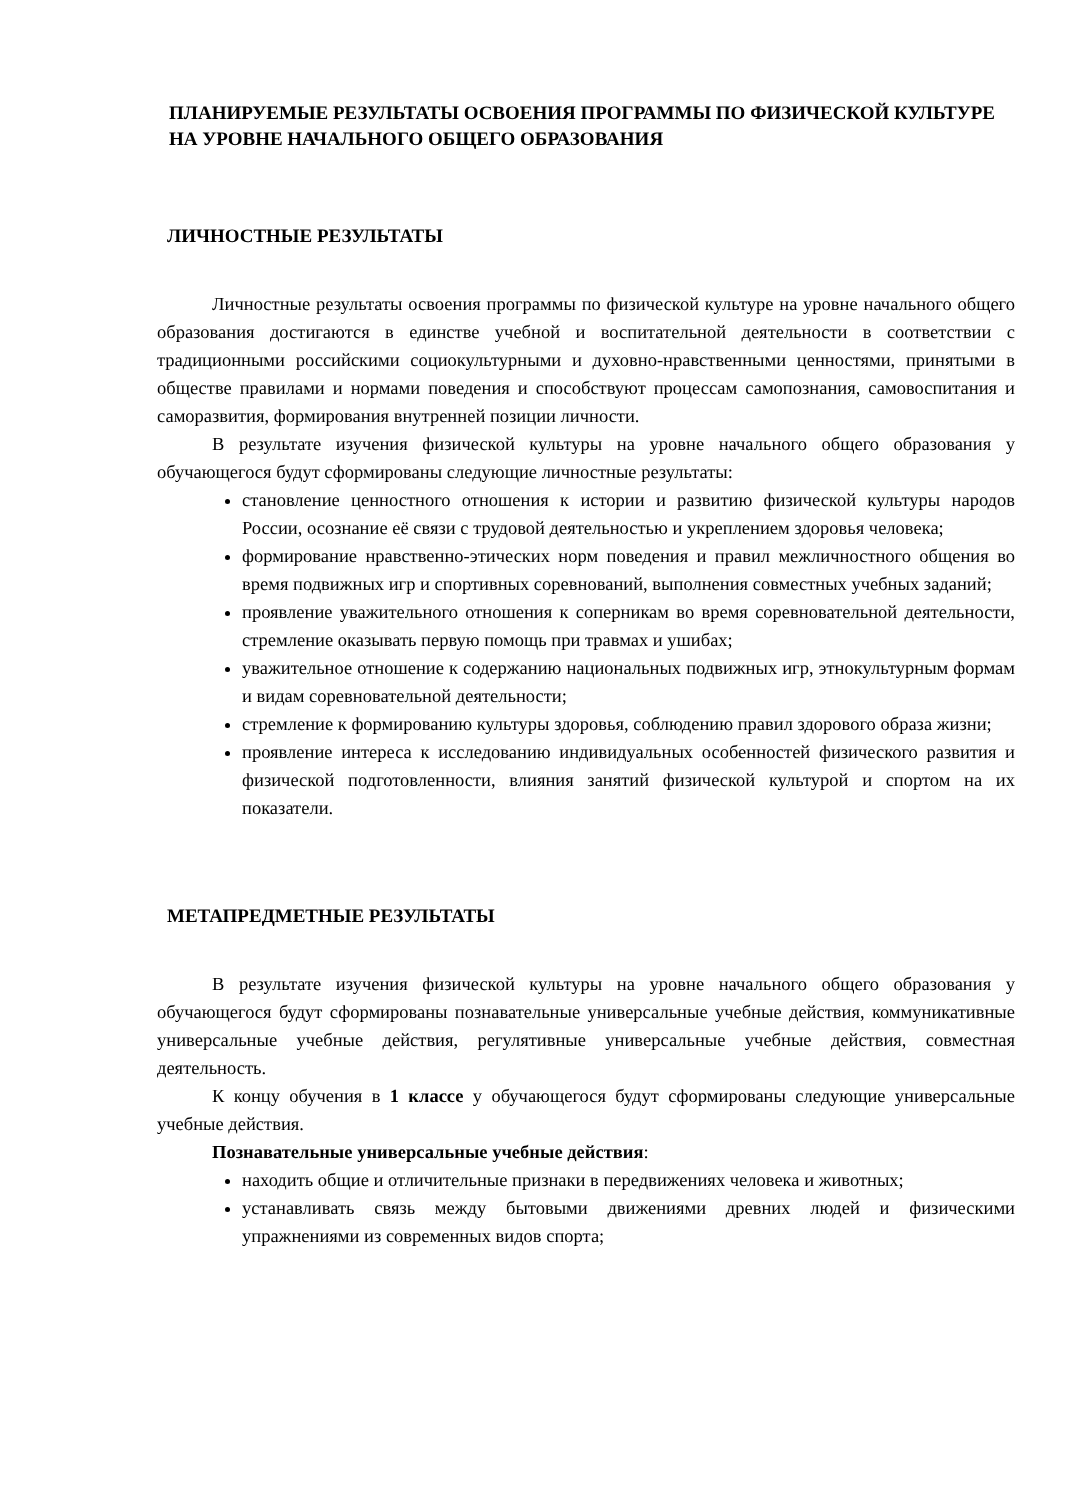ПЛАНИРУЕМЫЕ РЕЗУЛЬТАТЫ ОСВОЕНИЯ ПРОГРАММЫ ПО ФИЗИЧЕСКОЙ КУЛЬТУРЕ НА УРОВНЕ НАЧАЛЬНОГО ОБЩЕГО ОБРАЗОВАНИЯ
ЛИЧНОСТНЫЕ РЕЗУЛЬТАТЫ
Личностные результаты освоения программы по физической культуре на уровне начального общего образования достигаются в единстве учебной и воспитательной деятельности в соответствии с традиционными российскими социокультурными и духовно-нравственными ценностями, принятыми в обществе правилами и нормами поведения и способствуют процессам самопознания, самовоспитания и саморазвития, формирования внутренней позиции личности.
В результате изучения физической культуры на уровне начального общего образования у обучающегося будут сформированы следующие личностные результаты:
становление ценностного отношения к истории и развитию физической культуры народов России, осознание её связи с трудовой деятельностью и укреплением здоровья человека;
формирование нравственно-этических норм поведения и правил межличностного общения во время подвижных игр и спортивных соревнований, выполнения совместных учебных заданий;
проявление уважительного отношения к соперникам во время соревновательной деятельности, стремление оказывать первую помощь при травмах и ушибах;
уважительное отношение к содержанию национальных подвижных игр, этнокультурным формам и видам соревновательной деятельности;
стремление к формированию культуры здоровья, соблюдению правил здорового образа жизни;
проявление интереса к исследованию индивидуальных особенностей физического развития и физической подготовленности, влияния занятий физической культурой и спортом на их показатели.
МЕТАПРЕДМЕТНЫЕ РЕЗУЛЬТАТЫ
В результате изучения физической культуры на уровне начального общего образования у обучающегося будут сформированы познавательные универсальные учебные действия, коммуникативные универсальные учебные действия, регулятивные универсальные учебные действия, совместная деятельность.
К концу обучения в 1 классе у обучающегося будут сформированы следующие универсальные учебные действия.
Познавательные универсальные учебные действия:
находить общие и отличительные признаки в передвижениях человека и животных;
устанавливать связь между бытовыми движениями древних людей и физическими упражнениями из современных видов спорта;